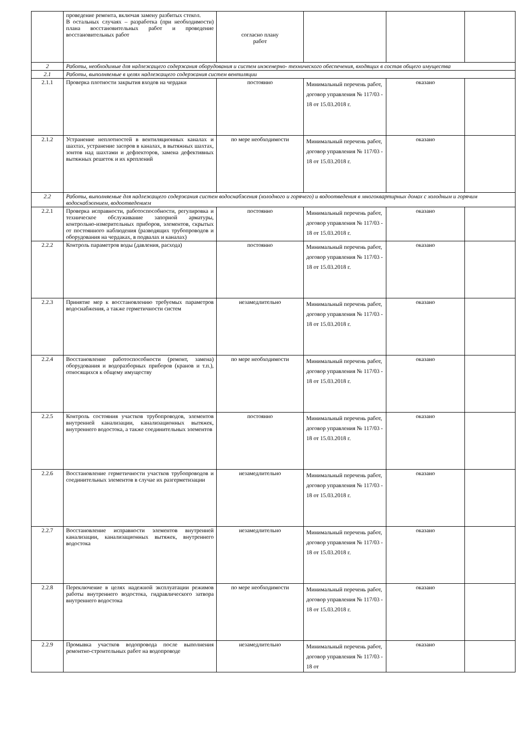| | проведение ремонта, включая замену разбитых стекол. В остальных случаях – разработка (при необходимости) плана восстановительных работ и проведение восстановительных работ | согласно плану работ | | | |
| 2 | Работы, необходимые для надлежащего содержания оборудования и систем инженерно- технического обеспечения, входящих в состав общего имущества | | | | |
| 2.1 | Работы, выполняемые в целях надлежащего содержания систем вентиляции | | | | |
| 2.1.1 | Проверка плотности закрытия входов на чердаки | постоянно | Минимальный перечень работ, договор управления № 117/03 - 18 от 15.03.2018 г. | оказано | |
| 2.1.2 | Устранение неплотностей в вентиляционных каналах и шахтах, устранение засоров в каналах, в вытяжных шахтах, зонтов над шахтами и дефлекторов, замена дефективных вытяжных решеток и их креплений | по мере необходимости | Минимальный перечень работ, договор управления № 117/03 - 18 от 15.03.2018 г. | оказано | |
| 2.2 | Работы, выполняемые для надлежащего содержания систем водоснабжения (холодного и горячего) и водоотведения в многоквартирных домах с холодным и горячим водоснабжением, водоотведением | | | | |
| 2.2.1 | Проверка исправности, работоспособности, регулировка и техническое обслуживание запорной арматуры, контрольно-измерительных приборов, элементов, скрытых от постоянного наблюдения (разводящих трубопроводов и оборудования на чердаках, в подвалах и каналах) | постоянно | Минимальный перечень работ, договор управления № 117/03 - 18 от 15.03.2018 г. | оказано | |
| 2.2.2 | Контроль параметров воды (давления, расхода) | постоянно | Минимальный перечень работ, договор управления № 117/03 - 18 от 15.03.2018 г. | оказано | |
| 2.2.3 | Принятие мер к восстановлению требуемых параметров водоснабжения, а также герметичности систем | незамедлительно | Минимальный перечень работ, договор управления № 117/03 - 18 от 15.03.2018 г. | оказано | |
| 2.2.4 | Восстановление работоспособности (ремонт, замена) оборудования и водоразборных приборов (кранов и т.п.), относящихся к общему имуществу | по мере необходимости | Минимальный перечень работ, договор управления № 117/03 - 18 от 15.03.2018 г. | оказано | |
| 2.2.5 | Контроль состояния участков трубопроводов, элементов внутренней канализации, канализационных вытяжек, внутреннего водостока, а также соединительных элементов | постоянно | Минимальный перечень работ, договор управления № 117/03 - 18 от 15.03.2018 г. | оказано | |
| 2.2.6 | Восстановление герметичности участков трубопроводов и соединительных элементов в случае их разгерметизации | незамедлительно | Минимальный перечень работ, договор управления № 117/03 - 18 от 15.03.2018 г. | оказано | |
| 2.2.7 | Восстановление исправности элементов внутренней канализации, канализационных вытяжек, внутреннего водостока | незамедлительно | Минимальный перечень работ, договор управления № 117/03 - 18 от 15.03.2018 г. | оказано | |
| 2.2.8 | Переключение в целях надежной эксплуатации режимов работы внутреннего водостока, гидравлического затвора внутреннего водостока | по мере необходимости | Минимальный перечень работ, договор управления № 117/03 - 18 от 15.03.2018 г. | оказано | |
| 2.2.9 | Промывка участков водопровода после выполнения ремонтно-строительных работ на водопроводе | незамедлительно | Минимальный перечень работ, договор управления № 117/03 - 18 от | оказано | |